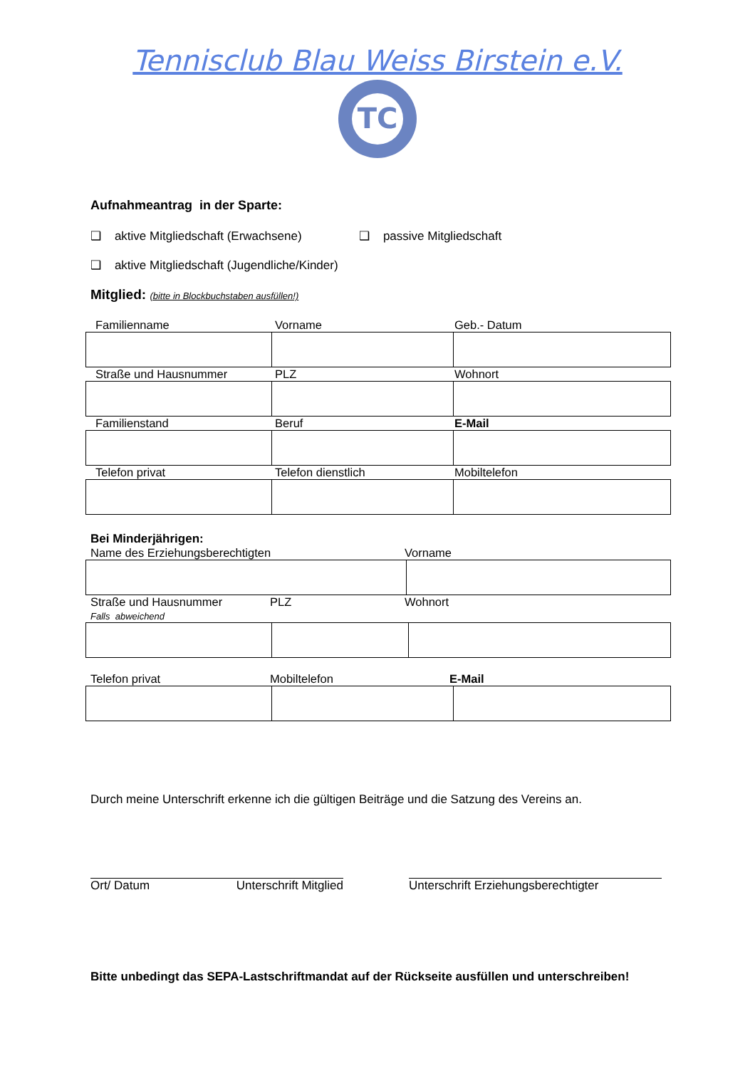Tennisclub Blau Weiss Birstein e.V.
TC
Aufnahmeantrag in der Sparte:
❑ aktive Mitgliedschaft (Erwachsene) ❑ passive Mitgliedschaft
❑ aktive Mitgliedschaft (Jugendliche/Kinder)
Mitglied: (bitte in Blockbuchstaben ausfüllen!)
Familienname Vorname Geb.- Datum
Straße und Hausnummer PLZ Wohnort
Familienstand Beruf E-Mail
Telefon privat Telefon dienstlich Mobiltelefon
Bei Minderjährigen:
Name des Erziehungsberechtigten Vorname
Straße und Hausnummer
Falls abweichend PLZ Wohnort
Telefon privat Mobiltelefon E-Mail
Durch meine Unterschrift erkenne ich die gültigen Beiträge und die Satzung des Vereins an.
Ort/ Datum Unterschrift Mitglied Unterschrift Erziehungsberechtigter
Bitte unbedingt das SEPA-Lastschriftmandat auf der Rückseite ausfüllen und unterschreiben!